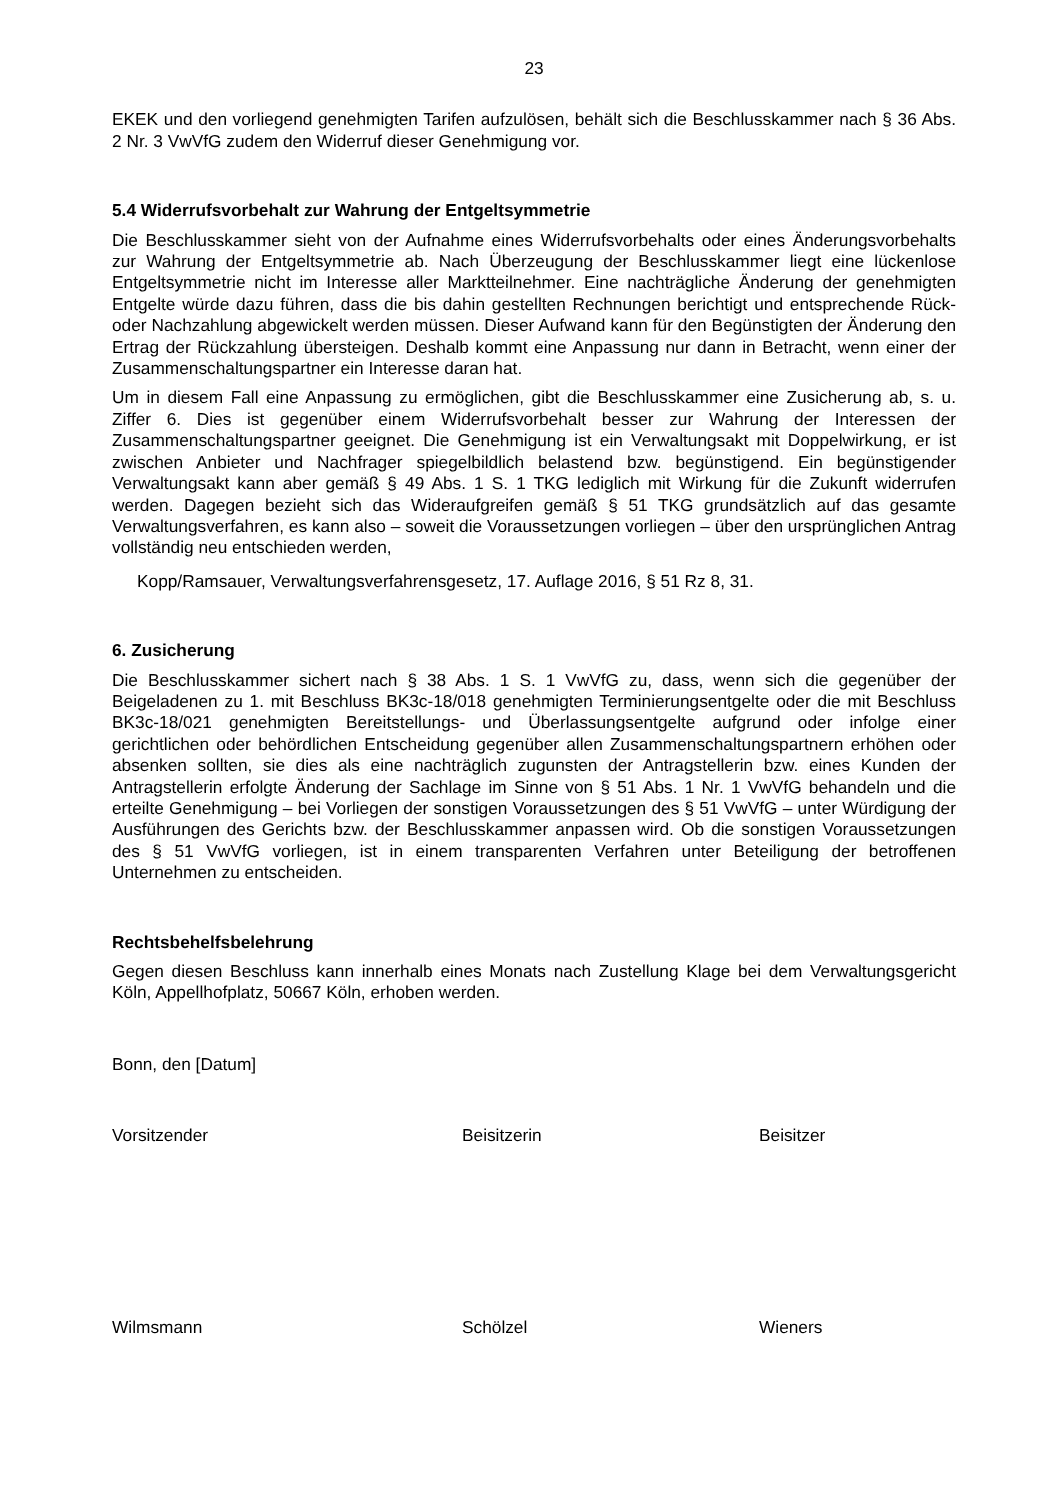23
EKEK und den vorliegend genehmigten Tarifen aufzulösen, behält sich die Beschlusskammer nach § 36 Abs. 2 Nr. 3 VwVfG zudem den Widerruf dieser Genehmigung vor.
5.4 Widerrufsvorbehalt zur Wahrung der Entgeltsymmetrie
Die Beschlusskammer sieht von der Aufnahme eines Widerrufsvorbehalts oder eines Ände­rungsvorbehalts zur Wahrung der Entgeltsymmetrie ab. Nach Überzeugung der Beschlusskam­mer liegt eine lückenlose Entgeltsymmetrie nicht im Interesse aller Marktteilnehmer. Eine nach­trägliche Änderung der genehmigten Entgelte würde dazu führen, dass die bis dahin gestellten Rechnungen berichtigt und entsprechende Rück- oder Nachzahlung abgewickelt werden müs­sen. Dieser Aufwand kann für den Begünstigten der Änderung den Ertrag der Rückzahlung übersteigen. Deshalb kommt eine Anpassung nur dann in Betracht, wenn einer der Zusammen­schaltungspartner ein Interesse daran hat.
Um in diesem Fall eine Anpassung zu ermöglichen, gibt die Beschlusskammer eine Zusicherung ab, s. u. Ziffer 6. Dies ist gegenüber einem Widerrufsvorbehalt besser zur Wahrung der Interes­sen der Zusammenschaltungspartner geeignet. Die Genehmigung ist ein Verwaltungsakt mit Doppelwirkung, er ist zwischen Anbieter und Nachfrager spiegelbildlich belastend bzw. begüns­tigend. Ein begünstigender Verwaltungsakt kann aber gemäß § 49 Abs. 1 S. 1 TKG lediglich mit Wirkung für die Zukunft widerrufen werden. Dagegen bezieht sich das Wideraufgreifen gemäß § 51 TKG grundsätzlich auf das gesamte Verwaltungsverfahren, es kann also – soweit die Vo­raussetzungen vorliegen – über den ursprünglichen Antrag vollständig neu entschieden werden,
Kopp/Ramsauer, Verwaltungsverfahrensgesetz, 17. Auflage 2016, § 51 Rz 8, 31.
6. Zusicherung
Die Beschlusskammer sichert nach § 38 Abs. 1 S. 1 VwVfG zu, dass, wenn sich die gegenüber der Beigeladenen zu 1. mit Beschluss BK3c-18/018 genehmigten Terminierungsentgelte oder die mit Beschluss BK3c-18/021 genehmigten Bereitstellungs- und Überlassungsentgelte auf­grund oder infolge einer gerichtlichen oder behördlichen Entscheidung gegenüber allen Zusam­menschaltungspartnern erhöhen oder absenken sollten, sie dies als eine nachträglich zugunsten der Antragstellerin bzw. eines Kunden der Antragstellerin erfolgte Änderung der Sachlage im Sinne von § 51 Abs. 1 Nr. 1 VwVfG behandeln und die erteilte Genehmigung – bei Vorliegen der sonstigen Voraussetzungen des § 51 VwVfG – unter Würdigung der Ausführungen des Gerichts bzw. der Beschlusskammer anpassen wird. Ob die sonstigen Voraussetzungen des § 51 VwVfG vorliegen, ist in einem transparenten Verfahren unter Beteiligung der betroffenen Unternehmen zu entscheiden.
Rechtsbehelfsbelehrung
Gegen diesen Beschluss kann innerhalb eines Monats nach Zustellung Klage bei dem Verwal­tungsgericht Köln, Appellhofplatz, 50667 Köln, erhoben werden.
Bonn, den [Datum]
Vorsitzender Beisitzerin Beisitzer
Wilmsmann Schölzel Wieners